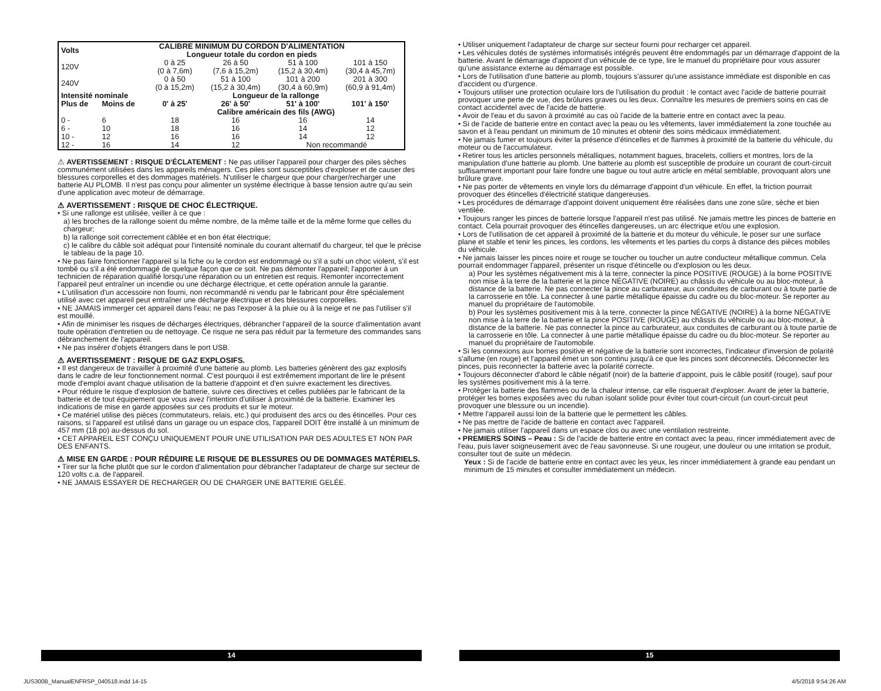| Volts | CALIBRE MINIMUM DU CORDON D'ALIMENTATION Longueur totale du cordon en pieds | | | | |
| --- | --- | --- | --- | --- | --- |
| 120V | | 0 à 25 (0 à 7,6m) | 26 à 50 (7,6 à 15,2m) | 51 à 100 (15,2 à 30,4m) | 101 à 150 (30,4 à 45,7m) |
| 240V | | 0 à 50 (0 à 15,2m) | 51 à 100 (15,2 à 30,4m) | 101 à 200 (30,4 à 60,9m) | 201 à 300 (60,9 à 91,4m) |
| Intensité nominale | | Longueur de la rallonge | | | |
| Plus de | Moins de | 0' à 25' | 26' à 50' | 51' à 100' | 101' à 150' |
| | | Calibre américain des fils (AWG) | | | |
| 0 - | 6 | 18 | 16 | 16 | 14 |
| 6 - | 10 | 18 | 16 | 14 | 12 |
| 10 - | 12 | 16 | 16 | 14 | 12 |
| 12 - | 16 | 14 | 12 | Non recommandé | |
⚠ AVERTISSEMENT : RISQUE D'ÉCLATEMENT : Ne pas utiliser l'appareil pour charger des piles sèches communément utilisées dans les appareils ménagers. Ces piles sont susceptibles d'exploser et de causer des blessures corporelles et des dommages matériels. N'utiliser le chargeur que pour charger/recharger une batterie AU PLOMB. Il n'est pas conçu pour alimenter un système électrique à basse tension autre qu'au sein d'une application avec moteur de démarrage.
⚠ AVERTISSEMENT : RISQUE DE CHOC ÉLECTRIQUE.
• Si une rallonge est utilisée, veiller à ce que :
a) les broches de la rallonge soient du même nombre, de la même taille et de la même forme que celles du chargeur;
b) la rallonge soit correctement câblée et en bon état électrique;
c) le calibre du câble soit adéquat pour l'intensité nominale du courant alternatif du chargeur, tel que le précise le tableau de la page 10.
• Ne pas faire fonctionner l'appareil si la fiche ou le cordon est endommagé ou s'il a subi un choc violent, s'il est tombé ou s'il a été endommagé de quelque façon que ce soit. Ne pas démonter l'appareil; l'apporter à un technicien de réparation qualifié lorsqu'une réparation ou un entretien est requis. Remonter incorrectement l'appareil peut entraîner un incendie ou une décharge électrique, et cette opération annule la garantie.
• L'utilisation d'un accessoire non fourni, non recommandé ni vendu par le fabricant pour être spécialement utilisé avec cet appareil peut entraîner une décharge électrique et des blessures corporelles.
• NE JAMAIS immerger cet appareil dans l'eau; ne pas l'exposer à la pluie ou à la neige et ne pas l'utiliser s'il est mouillé.
• Afin de minimiser les risques de décharges électriques, débrancher l'appareil de la source d'alimentation avant toute opération d'entretien ou de nettoyage. Ce risque ne sera pas réduit par la fermeture des commandes sans débranchement de l'appareil.
• Ne pas insérer d'objets étrangers dans le port USB.
⚠ AVERTISSEMENT : RISQUE DE GAZ EXPLOSIFS.
• Il est dangereux de travailler à proximité d'une batterie au plomb. Les batteries génèrent des gaz explosifs dans le cadre de leur fonctionnement normal. C'est pourquoi il est extrêmement important de lire le présent mode d'emploi avant chaque utilisation de la batterie d'appoint et d'en suivre exactement les directives.
• Pour réduire le risque d'explosion de batterie, suivre ces directives et celles publiées par le fabricant de la batterie et de tout équipement que vous avez l'intention d'utiliser à proximité de la batterie. Examiner les indications de mise en garde apposées sur ces produits et sur le moteur.
• Ce matériel utilise des pièces (commutateurs, relais, etc.) qui produisent des arcs ou des étincelles. Pour ces raisons, si l'appareil est utilisé dans un garage ou un espace clos, l'appareil DOIT être installé à un minimum de 457 mm (18 po) au-dessus du sol.
• CET APPAREIL EST CONÇU UNIQUEMENT POUR UNE UTILISATION PAR DES ADULTES ET NON PAR DES ENFANTS.
⚠ MISE EN GARDE : POUR RÉDUIRE LE RISQUE DE BLESSURES OU DE DOMMAGES MATÉRIELS.
• Tirer sur la fiche plutôt que sur le cordon d'alimentation pour débrancher l'adaptateur de charge sur secteur de 120 volts c.a. de l'appareil.
• NE JAMAIS ESSAYER DE RECHARGER OU DE CHARGER UNE BATTERIE GELÉE.
• Utiliser uniquement l'adaptateur de charge sur secteur fourni pour recharger cet appareil.
• Les véhicules dotés de systèmes informatisés intégrés peuvent être endommagés par un démarrage d'appoint de la batterie. Avant le démarrage d'appoint d'un véhicule de ce type, lire le manuel du propriétaire pour vous assurer qu'une assistance externe au démarrage est possible.
• Lors de l'utilisation d'une batterie au plomb, toujours s'assurer qu'une assistance immédiate est disponible en cas d'accident ou d'urgence.
• Toujours utiliser une protection oculaire lors de l'utilisation du produit : le contact avec l'acide de batterie pourrait provoquer une perte de vue, des brûlures graves ou les deux. Connaître les mesures de premiers soins en cas de contact accidentel avec de l'acide de batterie.
• Avoir de l'eau et du savon à proximité au cas où l'acide de la batterie entre en contact avec la peau.
• Si de l'acide de batterie entre en contact avec la peau ou les vêtements, laver immédiatement la zone touchée au savon et à l'eau pendant un minimum de 10 minutes et obtenir des soins médicaux immédiatement.
• Ne jamais fumer et toujours éviter la présence d'étincelles et de flammes à proximité de la batterie du véhicule, du moteur ou de l'accumulateur.
• Retirer tous les articles personnels métalliques, notamment bagues, bracelets, colliers et montres, lors de la manipulation d'une batterie au plomb. Une batterie au plomb est susceptible de produire un courant de court-circuit suffisamment important pour faire fondre une bague ou tout autre article en métal semblable, provoquant alors une brûlure grave.
• Ne pas porter de vêtements en vinyle lors du démarrage d'appoint d'un véhicule. En effet, la friction pourrait provoquer des étincelles d'électricité statique dangereuses.
• Les procédures de démarrage d'appoint doivent uniquement être réalisées dans une zone sûre, sèche et bien ventilée.
• Toujours ranger les pinces de batterie lorsque l'appareil n'est pas utilisé. Ne jamais mettre les pinces de batterie en contact. Cela pourrait provoquer des étincelles dangereuses, un arc électrique et/ou une explosion.
• Lors de l'utilisation de cet appareil à proximité de la batterie et du moteur du véhicule, le poser sur une surface plane et stable et tenir les pinces, les cordons, les vêtements et les parties du corps à distance des pièces mobiles du véhicule.
• Ne jamais laisser les pinces noire et rouge se toucher ou toucher un autre conducteur métallique commun. Cela pourrait endommager l'appareil, présenter un risque d'étincelle ou d'explosion ou les deux.
a) Pour les systèmes négativement mis à la terre, connecter la pince POSITIVE (ROUGE) à la borne POSITIVE non mise à la terre de la batterie et la pince NÉGATIVE (NOIRE) au châssis du véhicule ou au bloc-moteur, à distance de la batterie. Ne pas connecter la pince au carburateur, aux conduites de carburant ou à toute partie de la carrosserie en tôle. La connecter à une partie métallique épaisse du cadre ou du bloc-moteur. Se reporter au manuel du propriétaire de l'automobile.
b) Pour les systèmes positivement mis à la terre, connecter la pince NÉGATIVE (NOIRE) à la borne NÉGATIVE non mise à la terre de la batterie et la pince POSITIVE (ROUGE) au châssis du véhicule ou au bloc-moteur, à distance de la batterie. Ne pas connecter la pince au carburateur, aux conduites de carburant ou à toute partie de la carrosserie en tôle. La connecter à une partie métallique épaisse du cadre ou du bloc-moteur. Se reporter au manuel du propriétaire de l'automobile.
• Si les connexions aux bornes positive et négative de la batterie sont incorrectes, l'indicateur d'inversion de polarité s'allume (en rouge) et l'appareil émet un son continu jusqu'à ce que les pinces sont déconnectés. Déconnecter les pinces, puis reconnecter la batterie avec la polarité correcte.
• Toujours déconnecter d'abord le câble négatif (noir) de la batterie d'appoint, puis le câble positif (rouge), sauf pour les systèmes positivement mis à la terre.
• Protéger la batterie des flammes ou de la chaleur intense, car elle risquerait d'exploser. Avant de jeter la batterie, protéger les bornes exposées avec du ruban isolant solide pour éviter tout court-circuit (un court-circuit peut provoquer une blessure ou un incendie).
• Mettre l'appareil aussi loin de la batterie que le permettent les câbles.
• Ne pas mettre de l'acide de batterie en contact avec l'appareil.
• Ne jamais utiliser l'appareil dans un espace clos ou avec une ventilation restreinte.
• PREMIERS SOINS – Peau : Si de l'acide de batterie entre en contact avec la peau, rincer immédiatement avec de l'eau, puis laver soigneusement avec de l'eau savonneuse. Si une rougeur, une douleur ou une irritation se produit, consulter tout de suite un médecin.
Yeux : Si de l'acide de batterie entre en contact avec les yeux, les rincer immédiatement à grande eau pendant un minimum de 15 minutes et consulter immédiatement un médecin.
14 15
JUS300B_ManualENFRSP_040518.indd 14-15
4/5/2018 9:54:26 AM